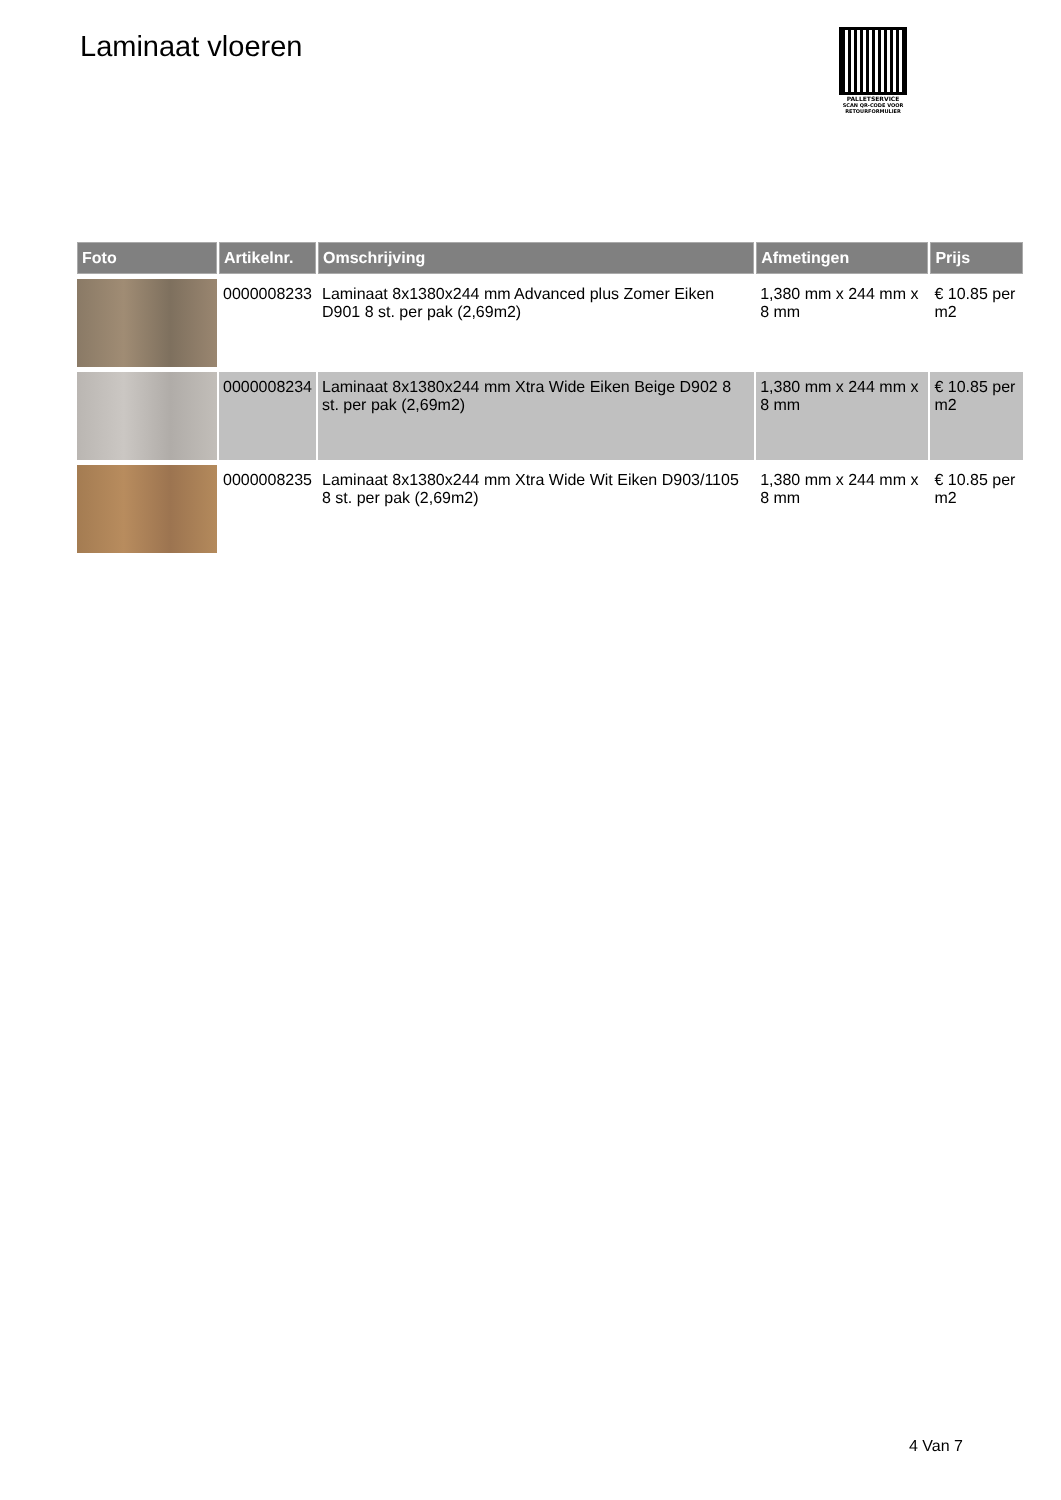Laminaat vloeren
PALLETSERVICE
SCAN QR-CODE VOOR
RETOURFORMULIER
| Foto | Artikelnr. | Omschrijving | Afmetingen | Prijs |
| --- | --- | --- | --- | --- |
| | 0000008233 | Laminaat 8x1380x244 mm Advanced plus Zomer Eiken D901 8 st. per pak (2,69m2) | 1,380 mm x 244 mm x 8 mm | € 10.85 per m2 |
| | 0000008234 | Laminaat 8x1380x244 mm Xtra Wide Eiken Beige D902 8 st. per pak (2,69m2) | 1,380 mm x 244 mm x 8 mm | € 10.85 per m2 |
| | 0000008235 | Laminaat 8x1380x244 mm Xtra Wide Wit Eiken D903/1105 8 st. per pak (2,69m2) | 1,380 mm x 244 mm x 8 mm | € 10.85 per m2 |
4 Van 7